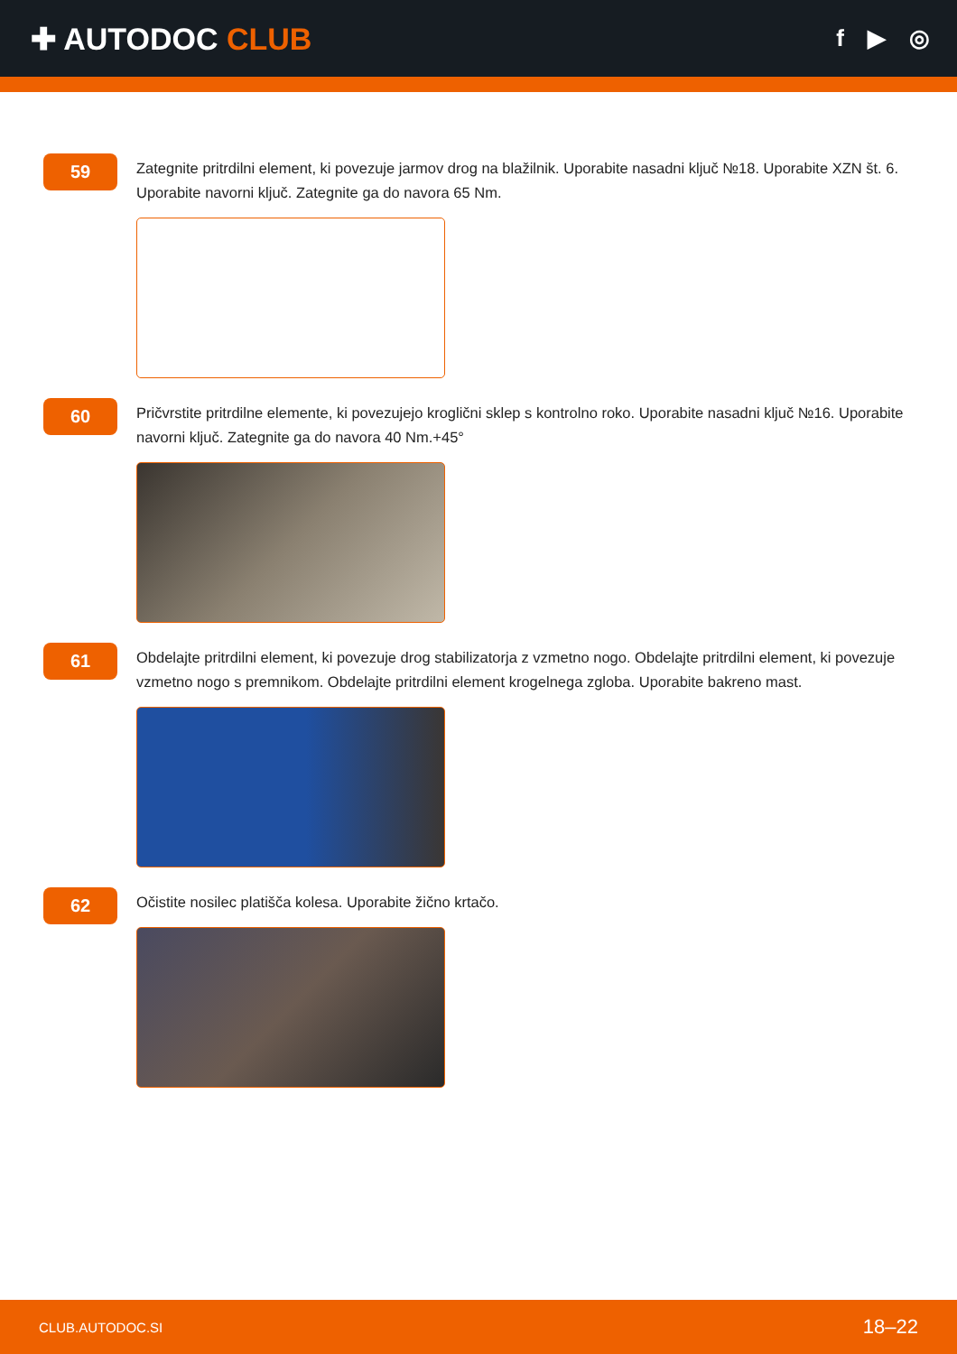✚ AUTODOC CLUB
f ▶ ◎
59
Zategnite pritrdilni element, ki povezuje jarmov drog na blažilnik. Uporabite nasadni ključ №18. Uporabite XZN št. 6. Uporabite navorni ključ. Zategnite ga do navora 65 Nm.
60
Pričvrstite pritrdilne elemente, ki povezujejo kroglični sklep s kontrolno roko. Uporabite nasadni ključ №16. Uporabite navorni ključ. Zategnite ga do navora 40 Nm.+45°
61
Obdelajte pritrdilni element, ki povezuje drog stabilizatorja z vzmetno nogo. Obdelajte pritrdilni element, ki povezuje vzmetno nogo s premnikom. Obdelajte pritrdilni element krogelnega zgloba. Uporabite bakreno mast.
62
Očistite nosilec platišča kolesa. Uporabite žično krtačo.
CLUB.AUTODOC.SI 18–22